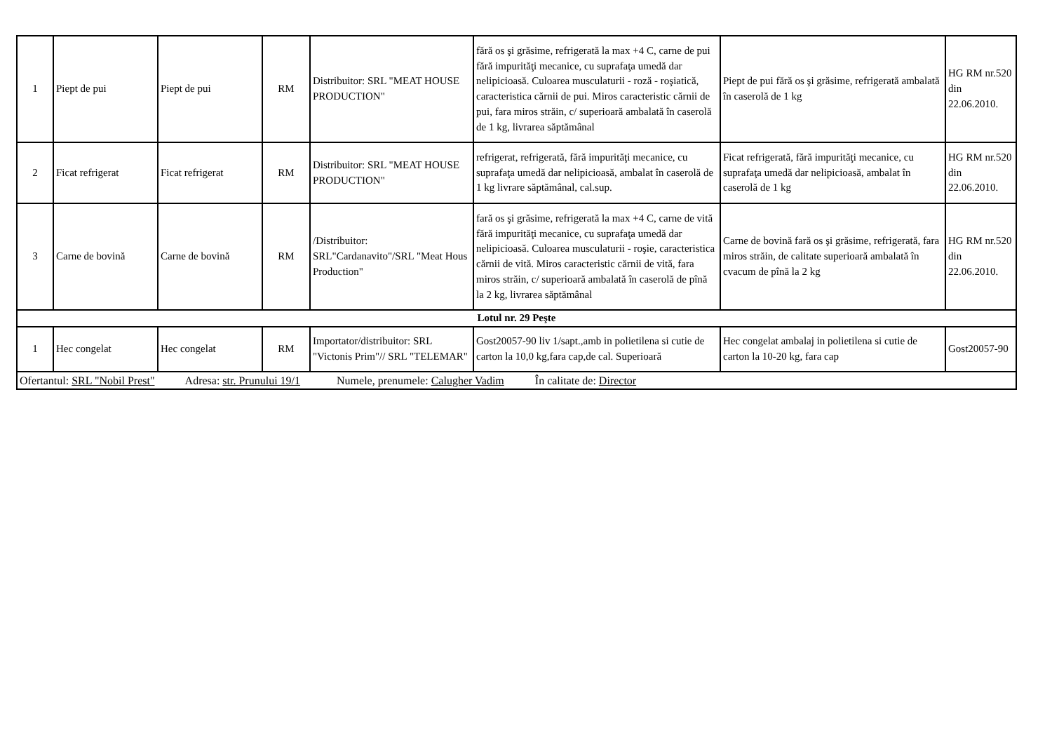| 1 | Piept de pui | Piept de pui | RM | Distribuitor: SRL "MEAT HOUSE PRODUCTION" | fără os şi grăsime, refrigerată la max +4 C, carne de pui fără impurităţi mecanice, cu suprafaţa umedă dar nelipicioasă. Culoarea musculaturii - roză - roşiatică, caracteristica cărnii de pui. Miros caracteristic cărnii de pui, fara miros străin, c/ superioară ambalată în caserolă de 1 kg, livrarea săptămânal | Piept de pui fără os şi grăsime, refrigerată ambalată în caserolă de 1 kg | HG RM nr.520 din 22.06.2010. |
| 2 | Ficat refrigerat | Ficat refrigerat | RM | Distribuitor: SRL "MEAT HOUSE PRODUCTION" | refrigerat, refrigerată, fără impurităţi mecanice, cu suprafaţa umedă dar nelipicioasă, ambalat în caserolă de 1 kg livrare săptămânal, cal.sup. | Ficat refrigerată, fără impurităţi mecanice, cu suprafaţa umedă dar nelipicioasă, ambalat în caserolă de 1 kg | HG RM nr.520 din 22.06.2010. |
| 3 | Carne de bovină | Carne de bovină | RM | /Distribuitor: SRL"Cardanavito"/SRL "Meat Hous Production" | fară os şi grăsime, refrigerată la max +4 C, carne de vită fără impurităţi mecanice, cu suprafaţa umedă dar nelipicioasă. Culoarea musculaturii - roşie, caracteristica cărnii de vită. Miros caracteristic cărnii de vită, fara miros străin, c/ superioară ambalată în caserolă de pînă la 2 kg, livrarea săptămânal | Carne de bovină fară os şi grăsime, refrigerată, fara miros străin, de calitate superioară ambalată în cvacum de pînă la 2 kg | HG RM nr.520 din 22.06.2010. |
| Lotul nr. 29 Peşte | | | | | | | |
| 1 | Hec congelat | Hec congelat | RM | Importator/distribuitor: SRL "Victonis Prim"// SRL "TELEMAR" | Gost20057-90 liv 1/sapt.,amb in polietilena si cutie de carton la 10,0 kg,fara cap,de cal. Superioară | Hec congelat ambalaj in polietilena si cutie de carton la 10-20 kg, fara cap | Gost20057-90 |
| Ofertantul: SRL "Nobil Prest" Adresa: str. Prunului 19/1 Numele, prenumele: Calugher Vadim În calitate de: Director | | | | | | | |